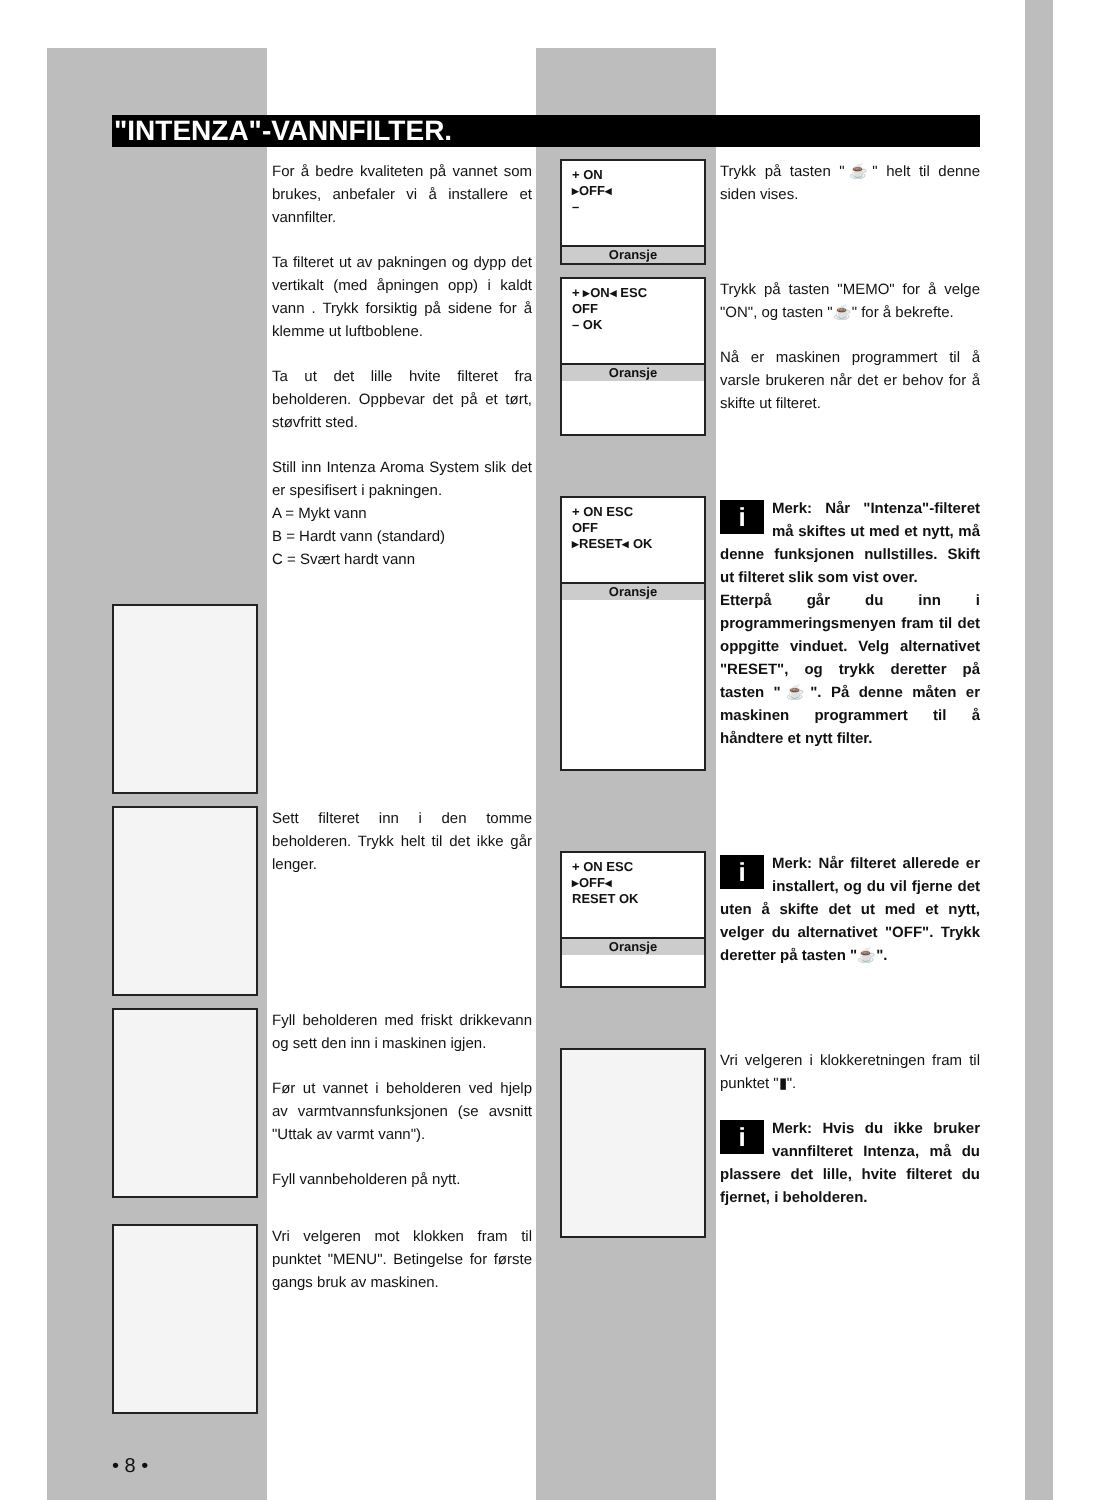"INTENZA"-VANNFILTER.
For å bedre kvaliteten på vannet som brukes, anbefaler vi å installere et vannfilter.
Ta filteret ut av pakningen og dypp det vertikalt (med åpningen opp) i kaldt vann . Trykk forsiktig på sidene for å klemme ut luftboblene.
Ta ut det lille hvite filteret fra beholderen. Oppbevar det på et tørt, støvfritt sted.
Still inn Intenza Aroma System slik det er spesifisert i pakningen.
A = Mykt vann
B = Hardt vann (standard)
C = Svært hardt vann
Sett filteret inn i den tomme beholderen. Trykk helt til det ikke går lenger.
Fyll beholderen med friskt drikkevann og sett den inn i maskinen igjen.
Før ut vannet i beholderen ved hjelp av varmtvannsfunksjonen (se avsnitt "Uttak av varmt vann").
Fyll vannbeholderen på nytt.
Vri velgeren mot klokken fram til punktet "MENU". Betingelse for første gangs bruk av maskinen.
• 8 •
+ ON
▸OFF◂
–
Oransje
Trykk på tasten "☕" helt til denne siden vises.
+ ▸ON◂ ESC
OFF
– OK
Oransje
Trykk på tasten "MEMO" for å velge "ON", og tasten "☕" for å bekrefte.
Nå er maskinen programmert til å varsle brukeren når det er behov for å skifte ut filteret.
+ ON ESC
OFF
▸RESET◂ OK
Oransje
i Merk: Når "Intenza"-filteret må skiftes ut med et nytt, må denne funksjonen nullstilles. Skift ut filteret slik som vist over.
Etterpå går du inn i programmeringsmenyen fram til det oppgitte vinduet. Velg alternativet "RESET", og trykk deretter på tasten "☕". På denne måten er maskinen programmert til å håndtere et nytt filter.
+ ON ESC
▸OFF◂
RESET OK
Oransje
i Merk: Når filteret allerede er installert, og du vil fjerne det uten å skifte det ut med et nytt, velger du alternativet "OFF". Trykk deretter på tasten "☕".
Vri velgeren i klokkeretningen fram til punktet "▮".
i Merk: Hvis du ikke bruker vannfilteret Intenza, må du plassere det lille, hvite filteret du fjernet, i beholderen.